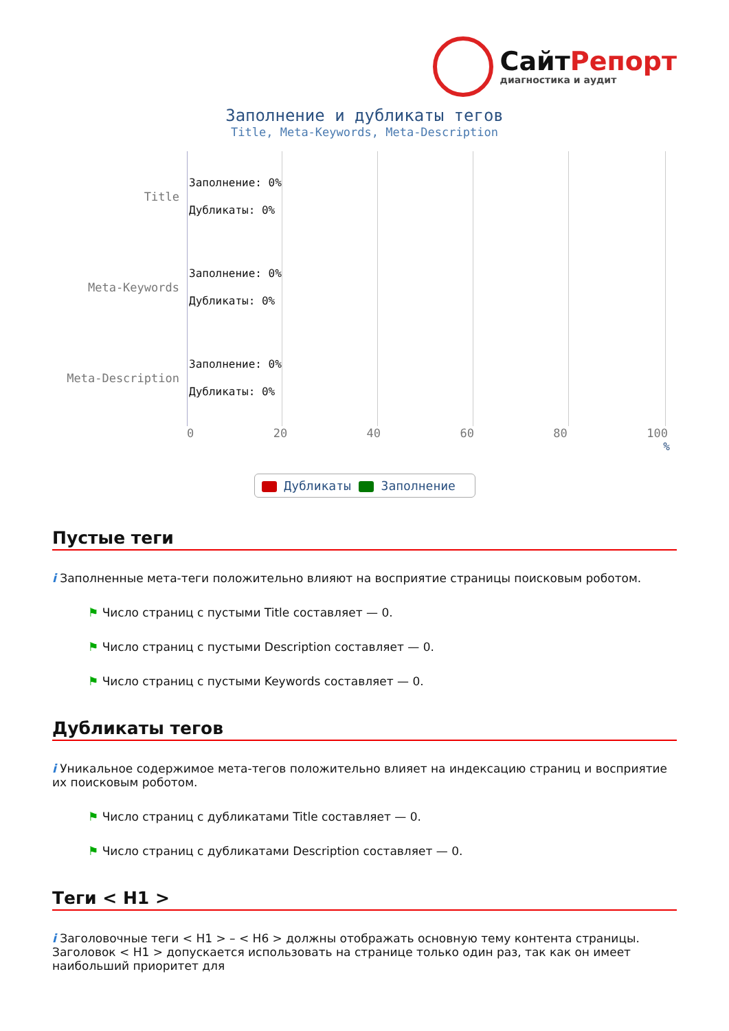СайтРепорт
диагностика и аудит
Заполнение и дубликаты тегов
Title, Meta-Keywords, Meta-Description
Title
Заполнение: 0%
Дубликаты: 0%
Meta-Keywords
Заполнение: 0%
Дубликаты: 0%
Meta-Description
Заполнение: 0%
Дубликаты: 0%
0 20 40 60 80 100
%
Дубликаты Заполнение
Пустые теги
i Заполненные мета-теги положительно влияют на восприятие страницы поисковым роботом.
⚑ Число страниц с пустыми Title составляет — 0.
⚑ Число страниц с пустыми Description составляет — 0.
⚑ Число страниц с пустыми Keywords составляет — 0.
Дубликаты тегов
i Уникальное содержимое мета-тегов положительно влияет на индексацию страниц и восприятие их поисковым роботом.
⚑ Число страниц с дубликатами Title составляет — 0.
⚑ Число страниц с дубликатами Description составляет — 0.
Теги < H1 >
i Заголовочные теги < H1 > – < H6 > должны отображать основную тему контента страницы. Заголовок < H1 > допускается использовать на странице только один раз, так как он имеет наибольший приоритет для